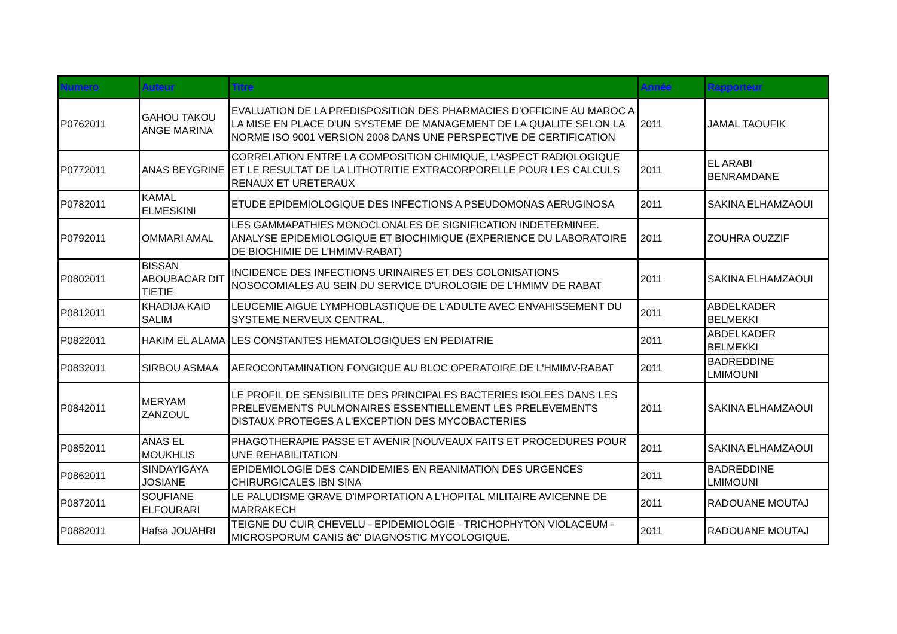| Numero | Auteur | Titre | Année | Rapporteur |
| --- | --- | --- | --- | --- |
| P0762011 | GAHOU TAKOU ANGE MARINA | EVALUATION DE LA PREDISPOSITION DES PHARMACIES D'OFFICINE AU MAROC A LA MISE EN PLACE D'UN SYSTEME DE MANAGEMENT DE LA QUALITE SELON LA NORME ISO 9001 VERSION 2008 DANS UNE PERSPECTIVE DE CERTIFICATION | 2011 | JAMAL TAOUFIK |
| P0772011 | ANAS BEYGRINE | CORRELATION ENTRE LA COMPOSITION CHIMIQUE, L'ASPECT RADIOLOGIQUE ET LE RESULTAT DE LA LITHOTRITIE EXTRACORPORELLE POUR LES CALCULS RENAUX ET URETERAUX | 2011 | EL ARABI BENRAMDANE |
| P0782011 | KAMAL ELMESKINI | ETUDE EPIDEMIOLOGIQUE DES INFECTIONS A PSEUDOMONAS AERUGINOSA | 2011 | SAKINA ELHAMZAOUI |
| P0792011 | OMMARI AMAL | LES GAMMAPATHIES MONOCLONALES DE SIGNIFICATION INDETERMINEE. ANALYSE EPIDEMIOLOGIQUE ET BIOCHIMIQUE (EXPERIENCE DU LABORATOIRE DE BIOCHIMIE DE L'HMIMV-RABAT) | 2011 | ZOUHRA OUZZIF |
| P0802011 | BISSAN ABOUBACAR DIT TIETIE | INCIDENCE DES INFECTIONS URINAIRES ET DES COLONISATIONS NOSOCOMIALES AU SEIN DU SERVICE D'UROLOGIE DE L'HMIMV DE RABAT | 2011 | SAKINA ELHAMZAOUI |
| P0812011 | KHADIJA KAID SALIM | LEUCEMIE AIGUE LYMPHOBLASTIQUE DE L'ADULTE AVEC ENVAHISSEMENT DU SYSTEME NERVEUX CENTRAL. | 2011 | ABDELKADER BELMEKKI |
| P0822011 | HAKIM EL ALAMA | LES CONSTANTES HEMATOLOGIQUES EN PEDIATRIE | 2011 | ABDELKADER BELMEKKI |
| P0832011 | SIRBOU ASMAA | AEROCONTAMINATION FONGIQUE AU BLOC OPERATOIRE DE L'HMIMV-RABAT | 2011 | BADREDDINE LMIMOUNI |
| P0842011 | MERYAM ZANZOUL | LE PROFIL DE SENSIBILITE DES PRINCIPALES BACTERIES ISOLEES DANS LES PRELEVEMENTS PULMONAIRES ESSENTIELLEMENT LES PRELEVEMENTS DISTAUX PROTEGES A L'EXCEPTION DES MYCOBACTERIES | 2011 | SAKINA ELHAMZAOUI |
| P0852011 | ANAS EL MOUKHLIS | PHAGOTHERAPIE PASSE ET AVENIR [NOUVEAUX FAITS ET PROCEDURES POUR UNE REHABILITATION | 2011 | SAKINA ELHAMZAOUI |
| P0862011 | SINDAYIGAYA JOSIANE | EPIDEMIOLOGIE DES CANDIDEMIES EN REANIMATION DES URGENCES CHIRURGICALES IBN SINA | 2011 | BADREDDINE LMIMOUNI |
| P0872011 | SOUFIANE ELFOURARI | LE PALUDISME GRAVE D'IMPORTATION A L'HOPITAL MILITAIRE AVICENNE DE MARRAKECH | 2011 | RADOUANE MOUTAJ |
| P0882011 | Hafsa JOUAHRI | TEIGNE DU CUIR CHEVELU - EPIDEMIOLOGIE - TRICHOPHYTON VIOLACEUM - MICROSPORUM CANIS â€“ DIAGNOSTIC MYCOLOGIQUE. | 2011 | RADOUANE MOUTAJ |